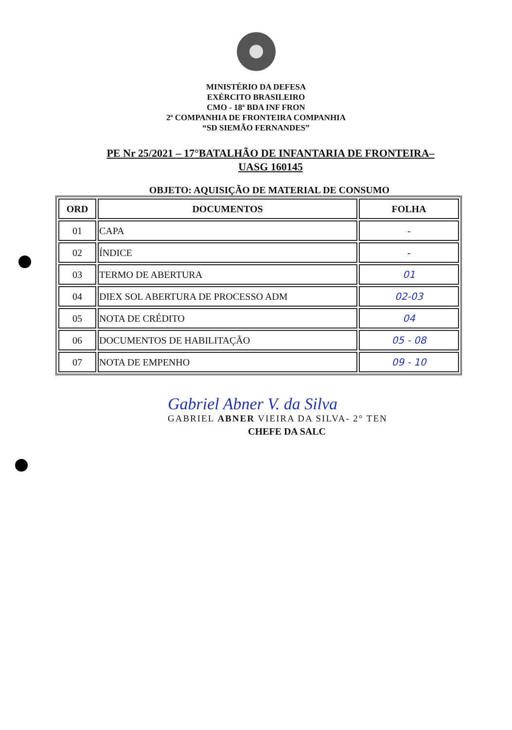MINISTÉRIO DA DEFESA
EXÉRCITO BRASILEIRO
CMO - 18ª BDA INF FRON
2ª COMPANHIA DE FRONTEIRA COMPANHIA
“SD SIEMÃO FERNANDES”
PE Nr 25/2021 – 17°BATALHÃO DE INFANTARIA DE FRONTEIRA–
UASG 160145
OBJETO: AQUISIÇÃO DE MATERIAL DE CONSUMO
| ORD | DOCUMENTOS | FOLHA |
| --- | --- | --- |
| 01 | CAPA | - |
| 02 | ÍNDICE | - |
| 03 | TERMO DE ABERTURA | 01 |
| 04 | DIEX SOL ABERTURA DE PROCESSO ADM | 02-03 |
| 05 | NOTA DE CRÉDITO | 04 |
| 06 | DOCUMENTOS DE HABILITAÇÃO | 05 - 08 |
| 07 | NOTA DE EMPENHO | 09 - 10 |
Gabriel Abner V. da Silva
GABRIEL ABNER VIEIRA DA SILVA- 2° TEN
CHEFE DA SALC